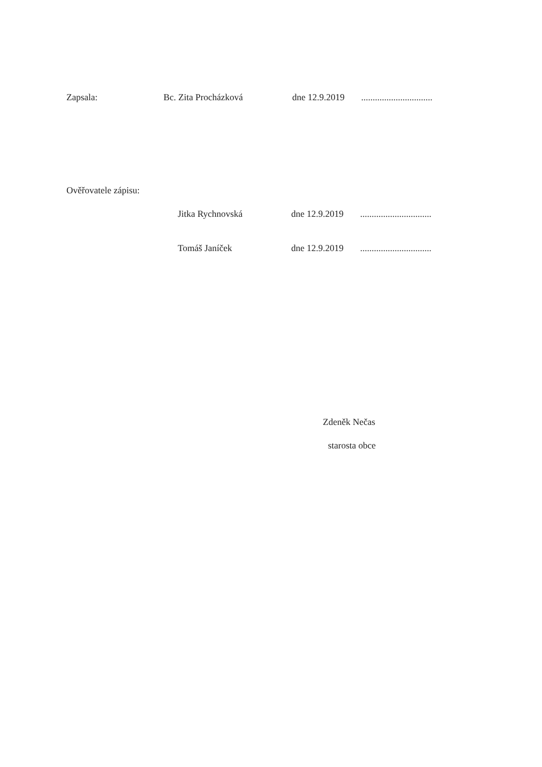Zapsala: Bc. Zita Procházková dne 12.9.2019...............................
Ověřovatele zápisu:
Jitka Rychnovská dne 12.9.2019...............................
Tomáš Janíček dne 12.9.2019...............................
Zdeněk Nečas
starosta obce